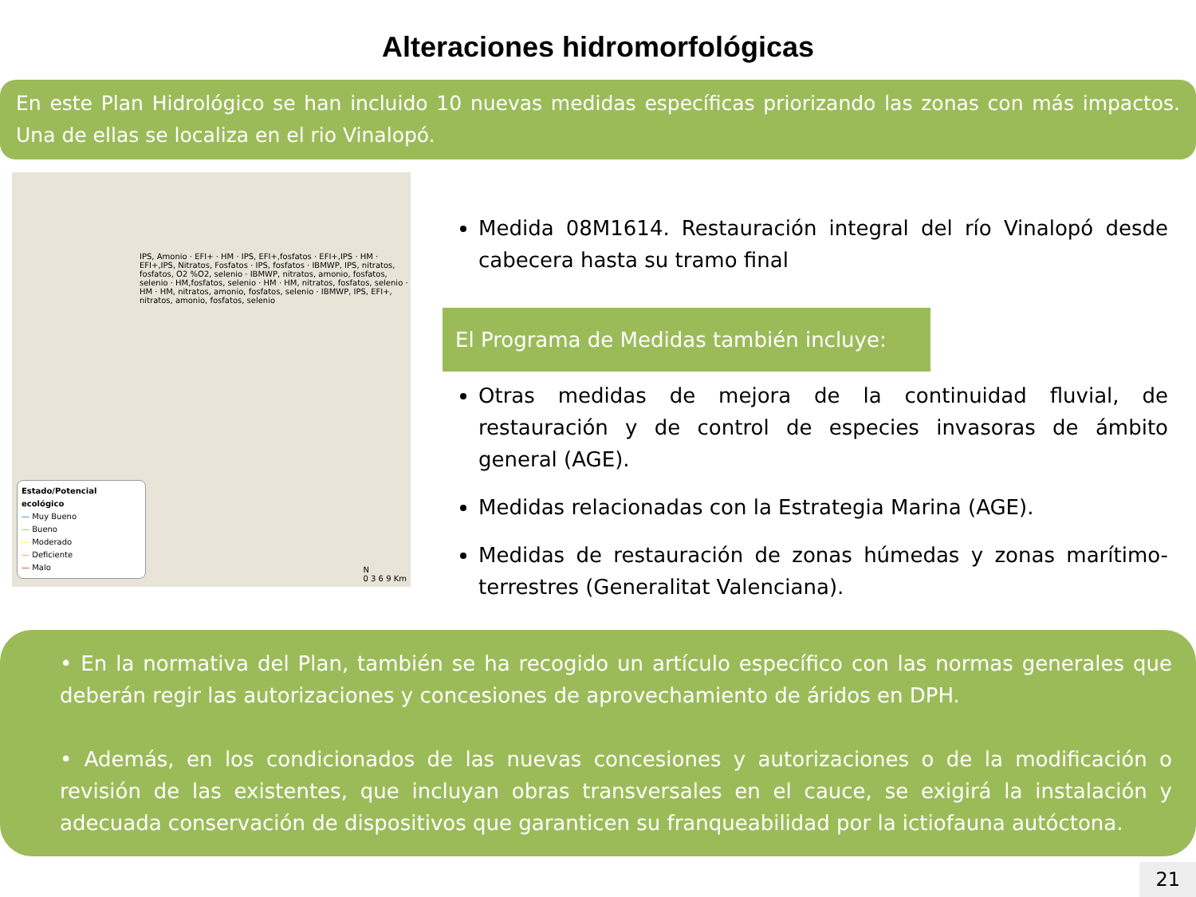Alteraciones hidromorfológicas
En este Plan Hidrológico se han incluido 10 nuevas medidas específicas priorizando las zonas con más impactos. Una de ellas se localiza en el rio Vinalopó.
IPS, Amonio · EFI+ · HM · IPS, EFI+,fosfatos · EFI+,IPS · HM · EFI+,IPS, Nitratos, Fosfatos · IPS, fosfatos · IBMWP, IPS, nitratos, fosfatos, O2 %O2, selenio · IBMWP, nitratos, amonio, fosfatos, selenio · HM,fosfatos, selenio · HM · HM, nitratos, fosfatos, selenio · HM · HM, nitratos, amonio, fosfatos, selenio · IBMWP, IPS, EFI+, nitratos, amonio, fosfatos, selenio
Estado/Potencial ecológico
— Muy Bueno
— Bueno
— Moderado
— Deficiente
— Malo
N
0 3 6 9 Km
Medida 08M1614. Restauración integral del río Vinalopó desde cabecera hasta su tramo final
El Programa de Medidas también incluye:
Otras medidas de mejora de la continuidad fluvial, de restauración y de control de especies invasoras de ámbito general (AGE).
Medidas relacionadas con la Estrategia Marina (AGE).
Medidas de restauración de zonas húmedas y zonas marítimo-terrestres (Generalitat Valenciana).
• En la normativa del Plan, también se ha recogido un artículo específico con las normas generales que deberán regir las autorizaciones y concesiones de aprovechamiento de áridos en DPH.
• Además, en los condicionados de las nuevas concesiones y autorizaciones o de la modificación o revisión de las existentes, que incluyan obras transversales en el cauce, se exigirá la instalación y adecuada conservación de dispositivos que garanticen su franqueabilidad por la ictiofauna autóctona.
21